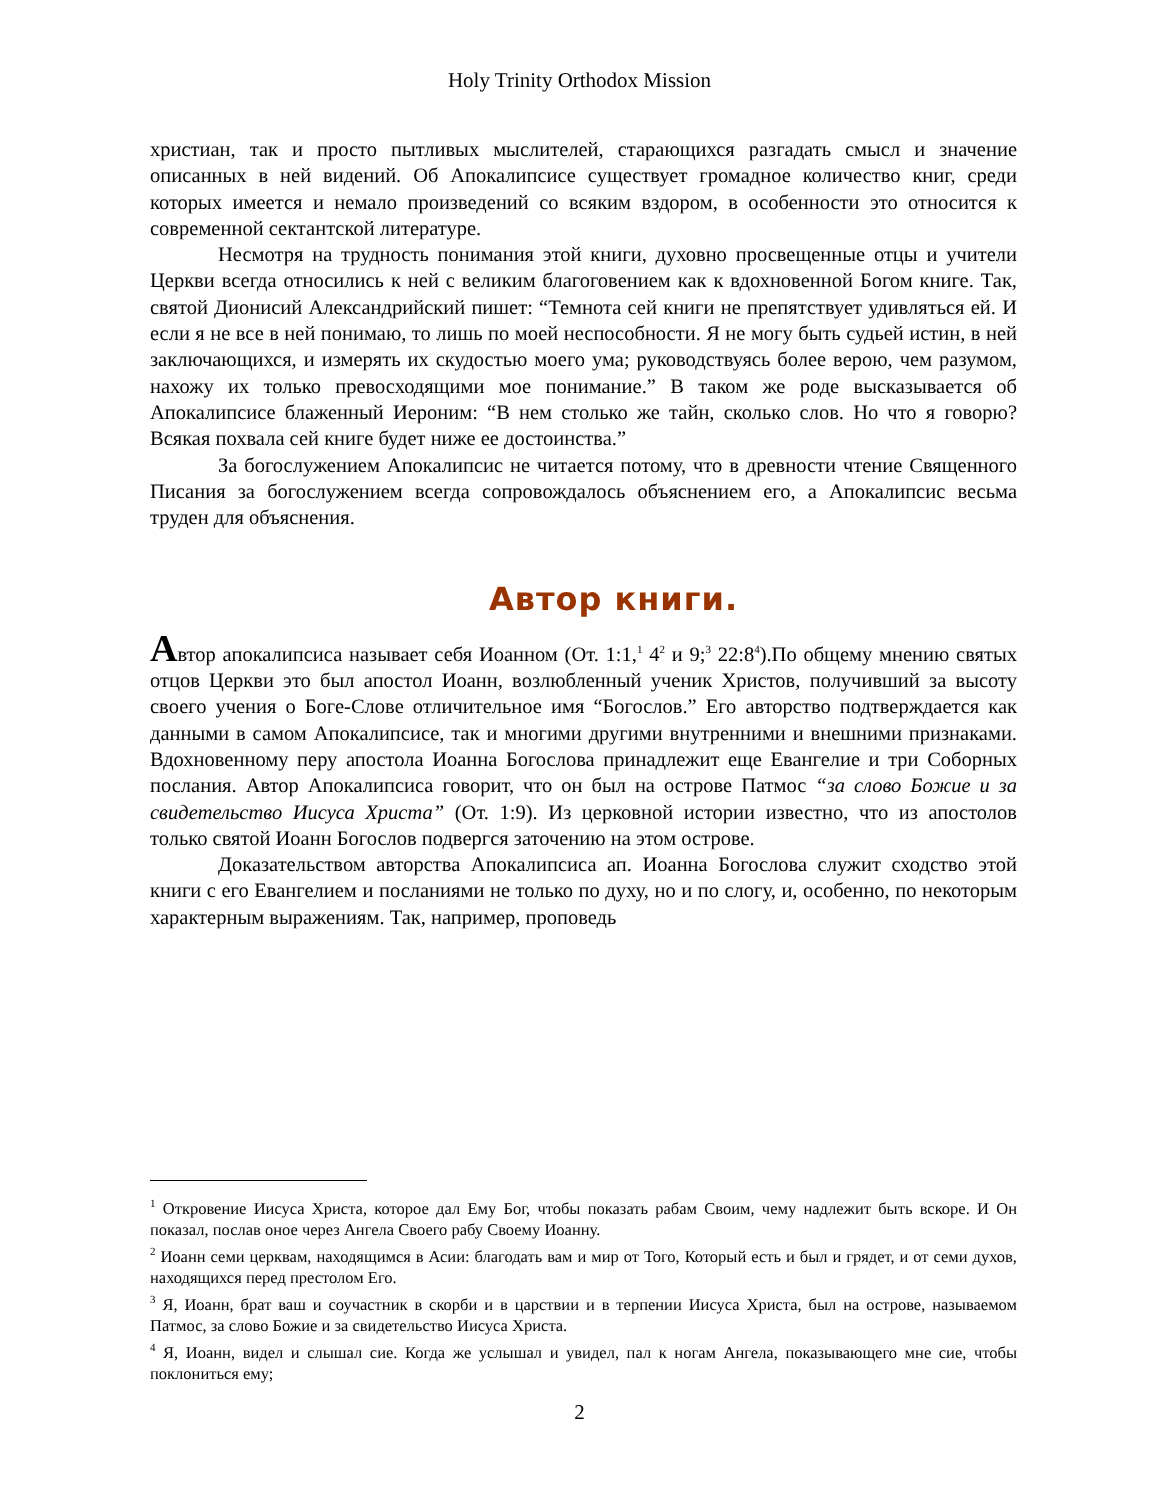Holy Trinity Orthodox Mission
христиан, так и просто пытливых мыслителей, старающихся разгадать смысл и значение описанных в ней видений. Об Апокалипсисе существует громадное количество книг, среди которых имеется и немало произведений со всяким вздором, в особенности это относится к современной сектантской литературе.
Несмотря на трудность понимания этой книги, духовно просвещенные отцы и учители Церкви всегда относились к ней с великим благоговением как к вдохновенной Богом книге. Так, святой Дионисий Александрийский пишет: “Темнота сей книги не препятствует удивляться ей. И если я не все в ней понимаю, то лишь по моей неспособности. Я не могу быть судьей истин, в ней заключающихся, и измерять их скудостью моего ума; руководствуясь более верою, чем разумом, нахожу их только превосходящими мое понимание.” В таком же роде высказывается об Апокалипсисе блаженный Иероним: “В нем столько же тайн, сколько слов. Но что я говорю? Всякая похвала сей книге будет ниже ее достоинства.”
За богослужением Апокалипсис не читается потому, что в древности чтение Священного Писания за богослужением всегда сопровождалось объяснением его, а Апокалипсис весьма труден для объяснения.
Автор книги.
Автор апокалипсиса называет себя Иоанном (От. 1:1,<sup>1</sup> 4<sup>2</sup> и 9;<sup>3</sup> 22:8<sup>4</sup>).По общему мнению святых отцов Церкви это был апостол Иоанн, возлюбленный ученик Христов, получивший за высоту своего учения о Боге-Слове отличительное имя “Богослов.” Его авторство подтверждается как данными в самом Апокалипсисе, так и многими другими внутренними и внешними признаками. Вдохновенному перу апостола Иоанна Богослова принадлежит еще Евангелие и три Соборных послания. Автор Апокалипсиса говорит, что он был на острове Патмос “за слово Божие и за свидетельство Иисуса Христа” (От. 1:9). Из церковной истории известно, что из апостолов только святой Иоанн Богослов подвергся заточению на этом острове.
Доказательством авторства Апокалипсиса ап. Иоанна Богослова служит сходство этой книги с его Евангелием и посланиями не только по духу, но и по слогу, и, особенно, по некоторым характерным выражениям. Так, например, проповедь
<sup>1</sup> Откровение Иисуса Христа, которое дал Ему Бог, чтобы показать рабам Своим, чему надлежит быть вскоре. И Он показал, послав оное через Ангела Своего рабу Своему Иоанну.
<sup>2</sup> Иоанн семи церквам, находящимся в Асии: благодать вам и мир от Того, Который есть и был и грядет, и от семи духов, находящихся перед престолом Его.
<sup>3</sup> Я, Иоанн, брат ваш и соучастник в скорби и в царствии и в терпении Иисуса Христа, был на острове, называемом Патмос, за слово Божие и за свидетельство Иисуса Христа.
<sup>4</sup> Я, Иоанн, видел и слышал сие. Когда же услышал и увидел, пал к ногам Ангела, показывающего мне сие, чтобы поклониться ему;
2